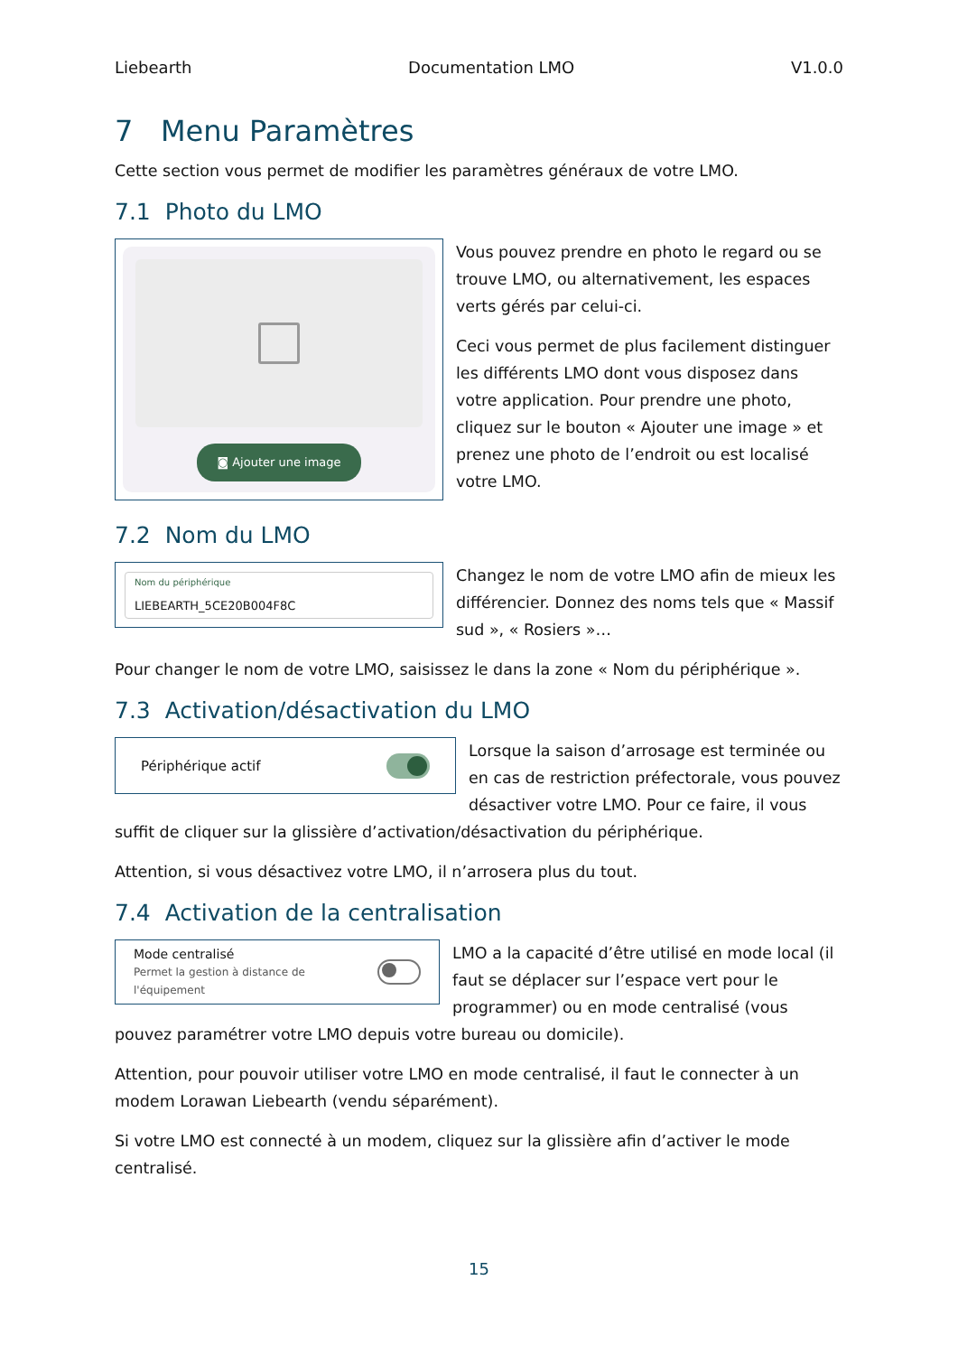Liebearth Documentation LMO V1.0.0
7 Menu Paramètres
Cette section vous permet de modifier les paramètres généraux de votre LMO.
7.1 Photo du LMO
◙ Ajouter une image
Vous pouvez prendre en photo le regard ou se trouve LMO, ou alternativement, les espaces verts gérés par celui-ci.
Ceci vous permet de plus facilement distinguer les différents LMO dont vous disposez dans votre application. Pour prendre une photo, cliquez sur le bouton « Ajouter une image » et prenez une photo de l’endroit ou est localisé votre LMO.
7.2 Nom du LMO
Nom du périphérique
LIEBEARTH_5CE20B004F8C
Changez le nom de votre LMO afin de mieux les différencier. Donnez des noms tels que « Massif sud », « Rosiers »…
Pour changer le nom de votre LMO, saisissez le dans la zone « Nom du périphérique ».
7.3 Activation/désactivation du LMO
Périphérique actif
Lorsque la saison d’arrosage est terminée ou en cas de restriction préfectorale, vous pouvez désactiver votre LMO. Pour ce faire, il vous suffit de cliquer sur la glissière d’activation/désactivation du périphérique.
Attention, si vous désactivez votre LMO, il n’arrosera plus du tout.
7.4 Activation de la centralisation
Mode centralisé
Permet la gestion à distance de
l'équipement
LMO a la capacité d’être utilisé en mode local (il faut se déplacer sur l’espace vert pour le programmer) ou en mode centralisé (vous pouvez paramétrer votre LMO depuis votre bureau ou domicile).
Attention, pour pouvoir utiliser votre LMO en mode centralisé, il faut le connecter à un modem Lorawan Liebearth (vendu séparément).
Si votre LMO est connecté à un modem, cliquez sur la glissière afin d’activer le mode centralisé.
15